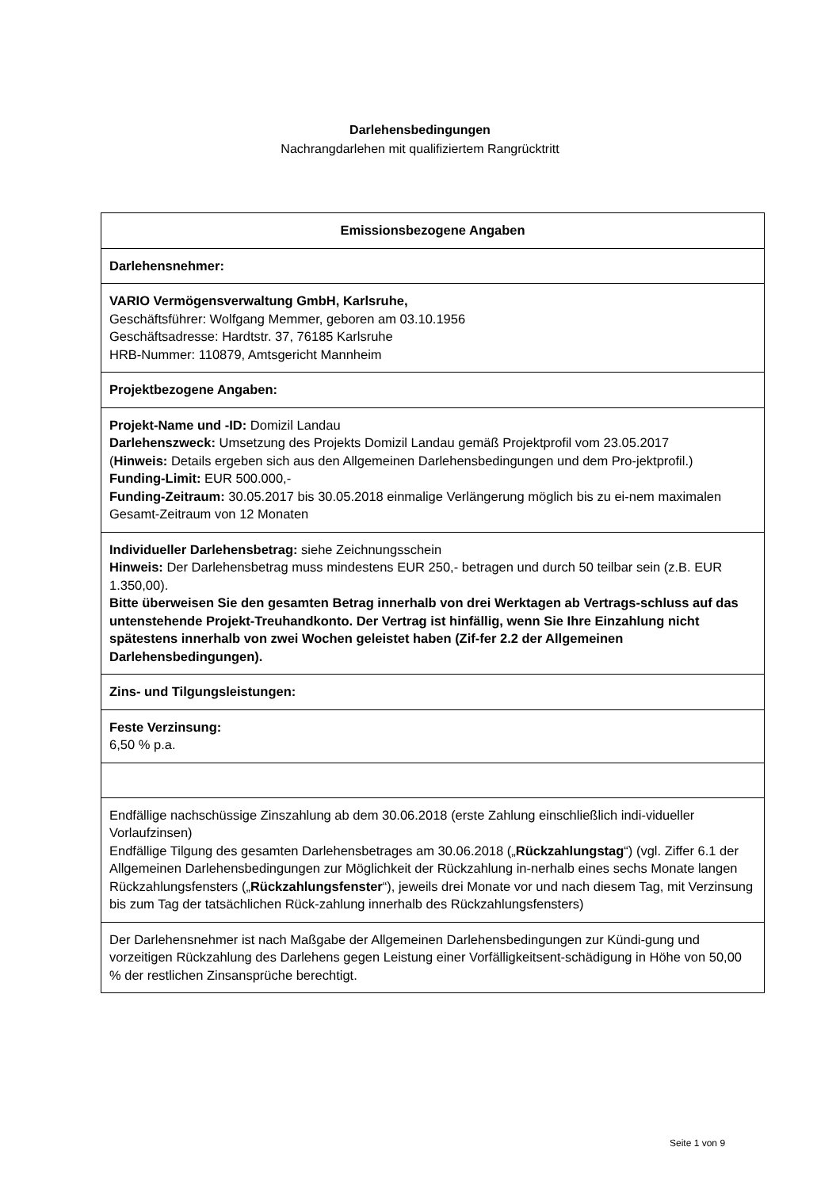Darlehensbedingungen
Nachrangdarlehen mit qualifiziertem Rangrücktritt
| Emissionsbezogene Angaben |
| --- |
| Darlehensnehmer: |
| VARIO Vermögensverwaltung GmbH, Karlsruhe, Geschäftsführer: Wolfgang Memmer, geboren am 03.10.1956 Geschäftsadresse: Hardtstr. 37, 76185 Karlsruhe HRB-Nummer: 110879, Amtsgericht Mannheim |
| Projektbezogene Angaben: |
| Projekt-Name und -ID: Domizil Landau Darlehenszweck: Umsetzung des Projekts Domizil Landau gemäß Projektprofil vom 23.05.2017 ( Hinweis: Details ergeben sich aus den Allgemeinen Darlehensbedingungen und dem Pro-jektprofil.) Funding-Limit: EUR 500.000,- Funding-Zeitraum: 30.05.2017 bis 30.05.2018 einmalige Verlängerung möglich bis zu ei-nem maximalen Gesamt-Zeitraum von 12 Monaten |
| Individueller Darlehensbetrag: siehe Zeichnungsschein Hinweis: Der Darlehensbetrag muss mindestens EUR 250,- betragen und durch 50 teilbar sein (z.B. EUR 1.350,00). Bitte überweisen Sie den gesamten Betrag innerhalb von drei Werktagen ab Vertrags-schluss auf das untenstehende Projekt-Treuhandkonto. Der Vertrag ist hinfällig, wenn Sie Ihre Einzahlung nicht spätestens innerhalb von zwei Wochen geleistet haben (Zif-fer 2.2 der Allgemeinen Darlehensbedingungen). |
| Zins- und Tilgungsleistungen: |
| Feste Verzinsung: 6,50 % p.a. |
| Endfällige nachschüssige Zinszahlung ab dem 30.06.2018 (erste Zahlung einschließlich indi-vidueller Vorlaufzinsen) Endfällige Tilgung des gesamten Darlehensbetrages am 30.06.2018 („ Rückzahlungstag “) (vgl. Ziffer 6.1 der Allgemeinen Darlehensbedingungen zur Möglichkeit der Rückzahlung in-nerhalb eines sechs Monate langen Rückzahlungsfensters („ Rückzahlungsfenster “), jeweils drei Monate vor und nach diesem Tag, mit Verzinsung bis zum Tag der tatsächlichen Rück-zahlung innerhalb des Rückzahlungsfensters) |
| Der Darlehensnehmer ist nach Maßgabe der Allgemeinen Darlehensbedingungen zur Kündi-gung und vorzeitigen Rückzahlung des Darlehens gegen Leistung einer Vorfälligkeitsent-schädigung in Höhe von 50,00 % der restlichen Zinsansprüche berechtigt. |
Seite 1 von 9